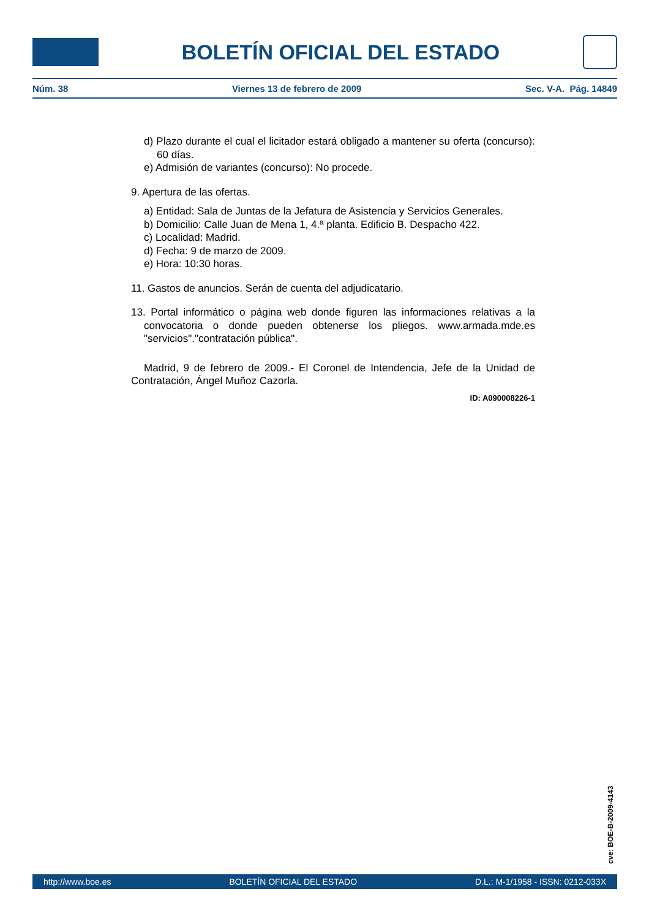BOLETÍN OFICIAL DEL ESTADO
Núm. 38 Viernes 13 de febrero de 2009 Sec. V-A. Pág. 14849
d) Plazo durante el cual el licitador estará obligado a mantener su oferta (concurso): 60 días.
e) Admisión de variantes (concurso): No procede.
9. Apertura de las ofertas.
a) Entidad: Sala de Juntas de la Jefatura de Asistencia y Servicios Generales.
b) Domicilio: Calle Juan de Mena 1, 4.ª planta. Edificio B. Despacho 422.
c) Localidad: Madrid.
d) Fecha: 9 de marzo de 2009.
e) Hora: 10:30 horas.
11. Gastos de anuncios. Serán de cuenta del adjudicatario.
13. Portal informático o página web donde figuren las informaciones relativas a la convocatoria o donde pueden obtenerse los pliegos. www.armada.mde.es "servicios"."contratación pública".
Madrid, 9 de febrero de 2009.- El Coronel de Intendencia, Jefe de la Unidad de Contratación, Ángel Muñoz Cazorla.
ID: A090008226-1
cve: BOE-B-2009-4143
http://www.boe.es BOLETÍN OFICIAL DEL ESTADO D.L.: M-1/1958 - ISSN: 0212-033X